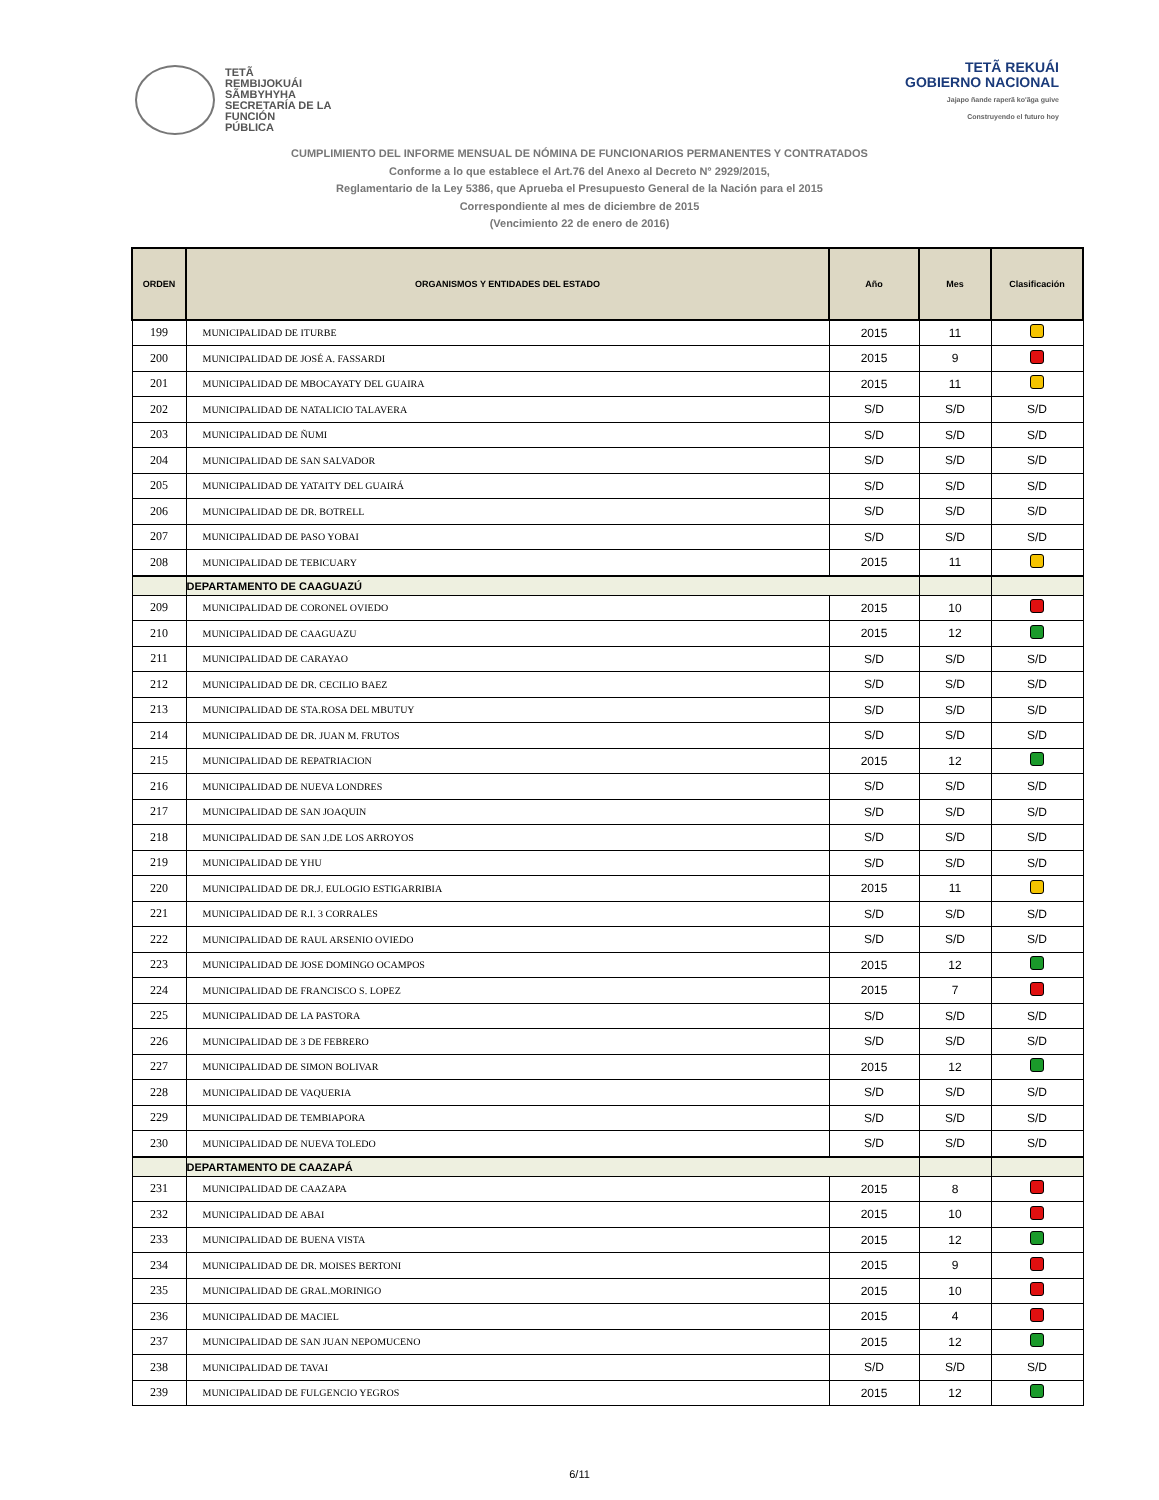TETÃ
REMBIJOKUÁI
SÃMBYHYHA
SECRETARÍA DE LA
FUNCIÓN
PÚBLICA
TETÃ REKUÁI
GOBIERNO NACIONAL
Jajapo ñande raperã ko'ãga guive
Construyendo el futuro hoy
CUMPLIMIENTO DEL INFORME MENSUAL DE NÓMINA DE FUNCIONARIOS PERMANENTES Y CONTRATADOS
Conforme a lo que establece el Art.76 del Anexo al Decreto N° 2929/2015,
Reglamentario de la Ley 5386, que Aprueba el Presupuesto General de la Nación para el 2015
Correspondiente al mes de diciembre de 2015
(Vencimiento 22 de enero de 2016)
| ORDEN | ORGANISMOS Y ENTIDADES DEL ESTADO | Año | Mes | Clasificación |
| --- | --- | --- | --- | --- |
| 199 | MUNICIPALIDAD DE ITURBE | 2015 | 11 | |
| 200 | MUNICIPALIDAD DE JOSÉ A. FASSARDI | 2015 | 9 | |
| 201 | MUNICIPALIDAD DE MBOCAYATY DEL GUAIRA | 2015 | 11 | |
| 202 | MUNICIPALIDAD DE NATALICIO TALAVERA | S/D | S/D | S/D |
| 203 | MUNICIPALIDAD DE ÑUMI | S/D | S/D | S/D |
| 204 | MUNICIPALIDAD DE SAN SALVADOR | S/D | S/D | S/D |
| 205 | MUNICIPALIDAD DE YATAITY DEL GUAIRÁ | S/D | S/D | S/D |
| 206 | MUNICIPALIDAD DE DR. BOTRELL | S/D | S/D | S/D |
| 207 | MUNICIPALIDAD DE PASO YOBAI | S/D | S/D | S/D |
| 208 | MUNICIPALIDAD DE TEBICUARY | 2015 | 11 | |
| | DEPARTAMENTO DE CAAGUAZÚ | | | |
| 209 | MUNICIPALIDAD DE CORONEL OVIEDO | 2015 | 10 | |
| 210 | MUNICIPALIDAD DE CAAGUAZU | 2015 | 12 | |
| 211 | MUNICIPALIDAD DE CARAYAO | S/D | S/D | S/D |
| 212 | MUNICIPALIDAD DE DR. CECILIO BAEZ | S/D | S/D | S/D |
| 213 | MUNICIPALIDAD DE STA.ROSA DEL MBUTUY | S/D | S/D | S/D |
| 214 | MUNICIPALIDAD DE DR. JUAN M. FRUTOS | S/D | S/D | S/D |
| 215 | MUNICIPALIDAD DE REPATRIACION | 2015 | 12 | |
| 216 | MUNICIPALIDAD DE NUEVA LONDRES | S/D | S/D | S/D |
| 217 | MUNICIPALIDAD DE SAN JOAQUIN | S/D | S/D | S/D |
| 218 | MUNICIPALIDAD DE SAN J.DE LOS ARROYOS | S/D | S/D | S/D |
| 219 | MUNICIPALIDAD DE YHU | S/D | S/D | S/D |
| 220 | MUNICIPALIDAD DE DR.J. EULOGIO ESTIGARRIBIA | 2015 | 11 | |
| 221 | MUNICIPALIDAD DE R.I. 3 CORRALES | S/D | S/D | S/D |
| 222 | MUNICIPALIDAD DE RAUL ARSENIO OVIEDO | S/D | S/D | S/D |
| 223 | MUNICIPALIDAD DE JOSE DOMINGO OCAMPOS | 2015 | 12 | |
| 224 | MUNICIPALIDAD DE FRANCISCO S. LOPEZ | 2015 | 7 | |
| 225 | MUNICIPALIDAD DE LA PASTORA | S/D | S/D | S/D |
| 226 | MUNICIPALIDAD DE 3 DE FEBRERO | S/D | S/D | S/D |
| 227 | MUNICIPALIDAD DE SIMON BOLIVAR | 2015 | 12 | |
| 228 | MUNICIPALIDAD DE VAQUERIA | S/D | S/D | S/D |
| 229 | MUNICIPALIDAD DE TEMBIAPORA | S/D | S/D | S/D |
| 230 | MUNICIPALIDAD DE NUEVA TOLEDO | S/D | S/D | S/D |
| | DEPARTAMENTO DE CAAZAPÁ | | | |
| 231 | MUNICIPALIDAD DE CAAZAPA | 2015 | 8 | |
| 232 | MUNICIPALIDAD DE ABAI | 2015 | 10 | |
| 233 | MUNICIPALIDAD DE BUENA VISTA | 2015 | 12 | |
| 234 | MUNICIPALIDAD DE DR. MOISES BERTONI | 2015 | 9 | |
| 235 | MUNICIPALIDAD DE GRAL.MORINIGO | 2015 | 10 | |
| 236 | MUNICIPALIDAD DE MACIEL | 2015 | 4 | |
| 237 | MUNICIPALIDAD DE SAN JUAN NEPOMUCENO | 2015 | 12 | |
| 238 | MUNICIPALIDAD DE TAVAI | S/D | S/D | S/D |
| 239 | MUNICIPALIDAD DE FULGENCIO YEGROS | 2015 | 12 | |
6/11